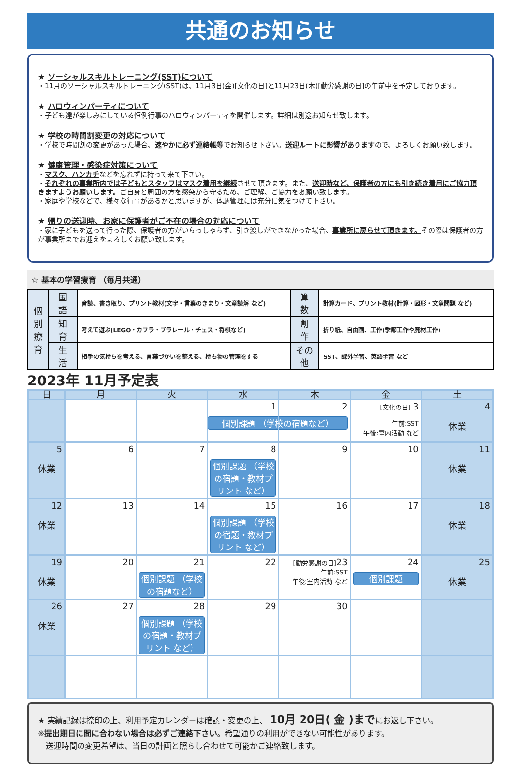共通のお知らせ
★ ソーシャルスキルトレーニング(SST)について
・11月のソーシャルスキルトレーニング(SST)は、11月3日(金)[文化の日]と11月23日(木)[勤労感謝の日]の午前中を予定しております。
★ ハロウィンパーティについて
・子ども達が楽しみにしている恒例行事のハロウィンパーティを開催します。詳細は別途お知らせ致します。
★ 学校の時間割変更の対応について
・学校で時間割の変更があった場合、速やかに必ず連絡帳等でお知らせ下さい。送迎ルートに影響がありますので、よろしくお願い致します。
★ 健康管理・感染症対策について
・マスク、ハンカチなどを忘れずに持って来て下さい。
・それぞれの事業所内では子どもとスタッフはマスク着用を継続させて頂きます。また、送迎時など、保護者の方にも引き続き着用にご協力頂きますようお願いします。ご自身と周囲の方を感染から守るため、ご理解、ご協力をお願い致します。
・家庭や学校などで、様々な行事があるかと思いますが、体調管理には充分に気をつけて下さい。
★ 帰りの送迎時、お家に保護者がご不在の場合の対応について
・家に子どもを送って行った際、保護者の方がいらっしゃらず、引き渡しができなかった場合、事業所に戻らせて頂きます。その際は保護者の方が事業所までお迎えをよろしくお願い致します。
☆ 基本の学習療育 （毎月共通）
| 個別療育 | 国 語 | 音読、書き取り、プリント教材(文字・言葉のきまり・文章読解 など) | 算 数 | 計算カード、プリント教材(計算・図形・文章問題 など) |
| | 知 育 | 考えて遊ぶ(LEGO・カプラ・プラレール・チェス・将棋など) | 創 作 | 折り紙、自由画、工作(季節工作や廃材工作) |
| | 生 活 | 相手の気持ちを考える、言葉づかいを整える、持ち物の管理をする | その他 | SST、課外学習、英語学習 など |
2023年 11月予定表
| 日 | 月 | 火 | 水 | 木 | 金 | 土 |
| --- | --- | --- | --- | --- | --- | --- |
| | | | 1 | 2 個別課題 （学校の宿題など） | [文化の日] 3 午前:SST 午後:室内活動 など | 4 休業 |
| 5 休業 | 6 | 7 | 8 個別課題 （学校の宿題・教材プリント など） | 9 | 10 | 11 休業 |
| 12 休業 | 13 | 14 | 15 個別課題 （学校の宿題・教材プリント など） | 16 | 17 | 18 休業 |
| 19 休業 | 20 | 21 個別課題 （学校の宿題など） | 22 | [勤労感謝の日] 23 午前:SST 午後:室内活動 など | 24 個別課題 | 25 休業 |
| 26 休業 | 27 | 28 個別課題 （学校の宿題・教材プリント など） | 29 | 30 | | |
★ 実績記録は捺印の上、利用予定カレンダーは確認・変更の上、 10月 20日( 金 )までにお返し下さい。
※提出期日に間に合わない場合は必ずご連絡下さい。希望通りの利用ができない可能性があります。
　送迎時間の変更希望は、当日の計画と照らし合わせて可能かご連絡致します。